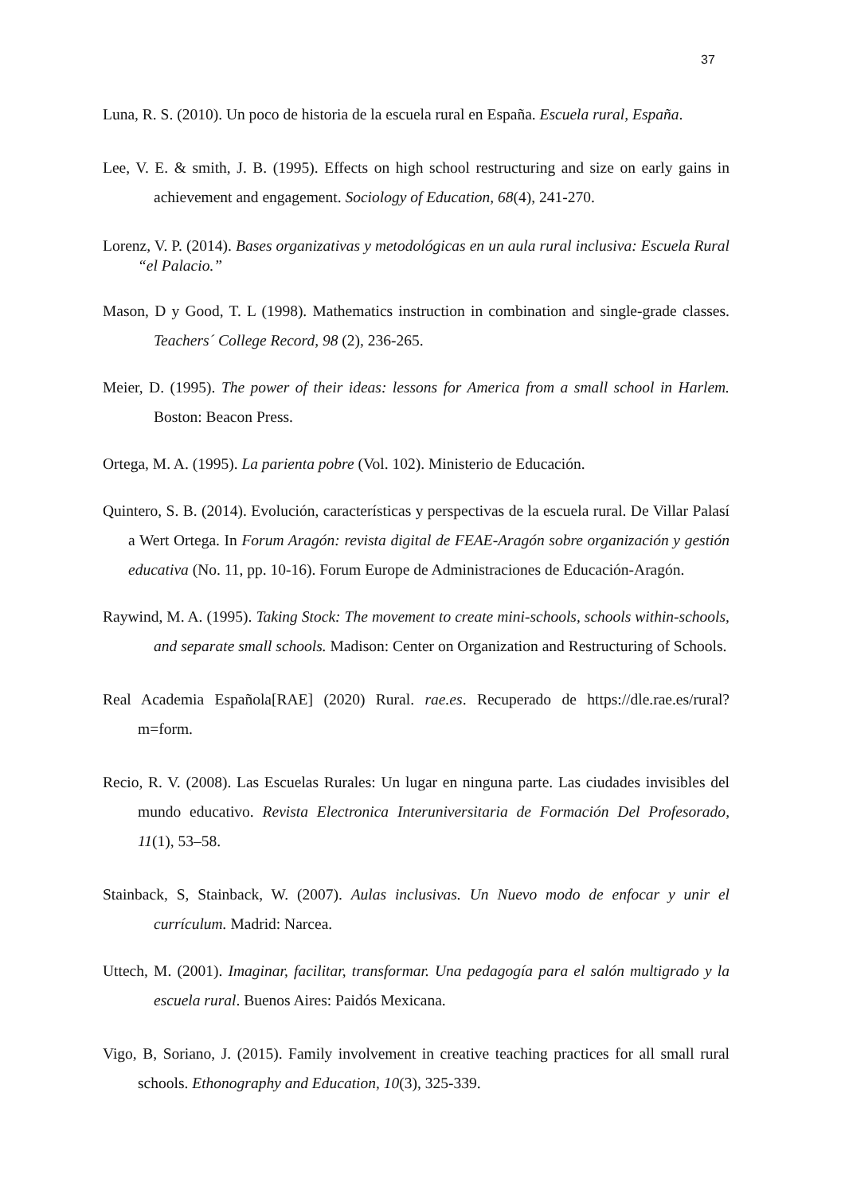37
Luna, R. S. (2010). Un poco de historia de la escuela rural en España. Escuela rural, España.
Lee, V. E. & smith, J. B. (1995). Effects on high school restructuring and size on early gains in achievement and engagement. Sociology of Education, 68(4), 241-270.
Lorenz, V. P. (2014). Bases organizativas y metodológicas en un aula rural inclusiva: Escuela Rural “el Palacio.”
Mason, D y Good, T. L (1998). Mathematics instruction in combination and single-grade classes. Teachers´ College Record, 98 (2), 236-265.
Meier, D. (1995). The power of their ideas: lessons for America from a small school in Harlem. Boston: Beacon Press.
Ortega, M. A. (1995). La parienta pobre (Vol. 102). Ministerio de Educación.
Quintero, S. B. (2014). Evolución, características y perspectivas de la escuela rural. De Villar Palasí a Wert Ortega. In Forum Aragón: revista digital de FEAE-Aragón sobre organización y gestión educativa (No. 11, pp. 10-16). Forum Europe de Administraciones de Educación-Aragón.
Raywind, M. A. (1995). Taking Stock: The movement to create mini-schools, schools within-schools, and separate small schools. Madison: Center on Organization and Restructuring of Schools.
Real Academia Española[RAE] (2020) Rural. rae.es. Recuperado de https://dle.rae.es/rural?m=form.
Recio, R. V. (2008). Las Escuelas Rurales: Un lugar en ninguna parte. Las ciudades invisibles del mundo educativo. Revista Electronica Interuniversitaria de Formación Del Profesorado, 11(1), 53–58.
Stainback, S, Stainback, W. (2007). Aulas inclusivas. Un Nuevo modo de enfocar y unir el currículum. Madrid: Narcea.
Uttech, M. (2001). Imaginar, facilitar, transformar. Una pedagogía para el salón multigrado y la escuela rural. Buenos Aires: Paidós Mexicana.
Vigo, B, Soriano, J. (2015). Family involvement in creative teaching practices for all small rural schools. Ethonography and Education, 10(3), 325-339.